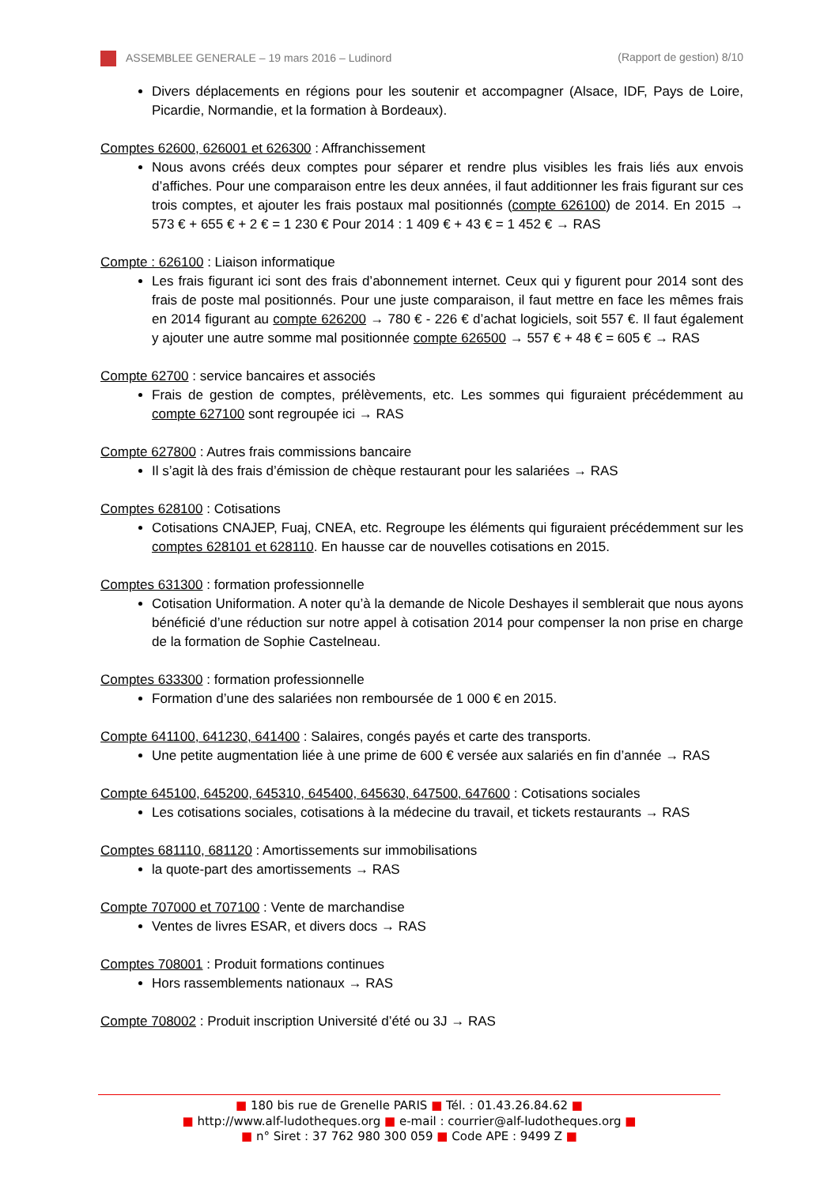ASSEMBLEE GENERALE – 19 mars 2016 – Ludinord (Rapport de gestion) 8/10
Divers déplacements en régions pour les soutenir et accompagner (Alsace, IDF, Pays de Loire, Picardie, Normandie, et la formation à Bordeaux).
Comptes 62600, 626001 et 626300 : Affranchissement
Nous avons créés deux comptes pour séparer et rendre plus visibles les frais liés aux envois d’affiches. Pour une comparaison entre les deux années, il faut additionner les frais figurant sur ces trois comptes, et ajouter les frais postaux mal positionnés (compte 626100) de 2014. En 2015 → 573 € + 655 € + 2 € = 1 230 € Pour 2014 : 1 409 € + 43 € = 1 452 € → RAS
Compte : 626100 : Liaison informatique
Les frais figurant ici sont des frais d’abonnement internet. Ceux qui y figurent pour 2014 sont des frais de poste mal positionnés. Pour une juste comparaison, il faut mettre en face les mêmes frais en 2014 figurant au compte 626200 → 780 € - 226 € d’achat logiciels, soit 557 €. Il faut également y ajouter une autre somme mal positionnée compte 626500 → 557 € + 48 € = 605 € → RAS
Compte 62700 : service bancaires et associés
Frais de gestion de comptes, prélèvements, etc. Les sommes qui figuraient précédemment au compte 627100 sont regroupée ici → RAS
Compte 627800 : Autres frais commissions bancaire
Il s’agit là des frais d’émission de chèque restaurant pour les salariées → RAS
Comptes 628100 : Cotisations
Cotisations CNAJEP, Fuaj, CNEA, etc. Regroupe les éléments qui figuraient précédemment sur les comptes 628101 et 628110. En hausse car de nouvelles cotisations en 2015.
Comptes 631300 : formation professionnelle
Cotisation Uniformation. A noter qu’à la demande de Nicole Deshayes il semblerait que nous ayons bénéficié d’une réduction sur notre appel à cotisation 2014 pour compenser la non prise en charge de la formation de Sophie Castelneau.
Comptes 633300 : formation professionnelle
Formation d’une des salariées non remboursée de 1 000 € en 2015.
Compte 641100, 641230, 641400 : Salaires, congés payés et carte des transports.
Une petite augmentation liée à une prime de 600 € versée aux salariés en fin d’année → RAS
Compte 645100, 645200, 645310, 645400, 645630, 647500, 647600 : Cotisations sociales
Les cotisations sociales, cotisations à la médecine du travail, et tickets restaurants → RAS
Comptes 681110, 681120 : Amortissements sur immobilisations
la quote-part des amortissements → RAS
Compte 707000 et 707100 : Vente de marchandise
Ventes de livres ESAR, et divers docs → RAS
Comptes 708001 : Produit formations continues
Hors rassemblements nationaux → RAS
Compte 708002 : Produit inscription Université d’été ou 3J → RAS
■ 180 bis rue de Grenelle PARIS ■ Tél. : 01.43.26.84.62 ■
■ http://www.alf-ludotheques.org ■ e-mail : courrier@alf-ludotheques.org ■
■ n° Siret : 37 762 980 300 059 ■ Code APE : 9499 Z ■